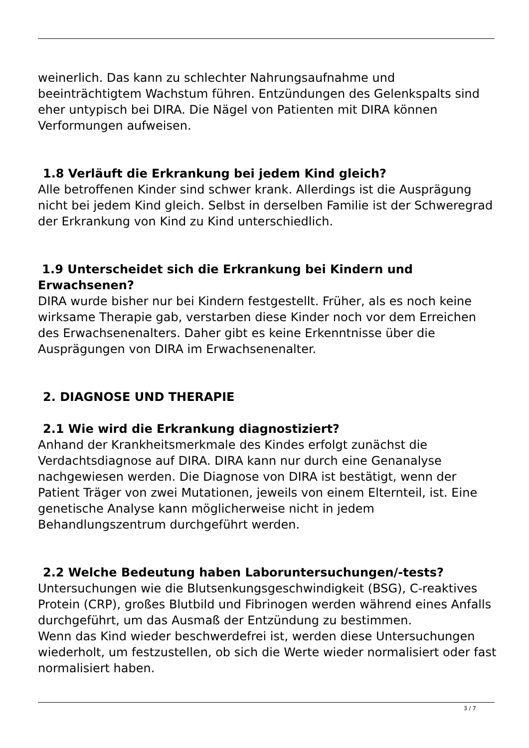weinerlich. Das kann zu schlechter Nahrungsaufnahme und beeinträchtigtem Wachstum führen. Entzündungen des Gelenkspalts sind eher untypisch bei DIRA. Die Nägel von Patienten mit DIRA können Verformungen aufweisen.
1.8 Verläuft die Erkrankung bei jedem Kind gleich?
Alle betroffenen Kinder sind schwer krank. Allerdings ist die Ausprägung nicht bei jedem Kind gleich. Selbst in derselben Familie ist der Schweregrad der Erkrankung von Kind zu Kind unterschiedlich.
1.9 Unterscheidet sich die Erkrankung bei Kindern und Erwachsenen?
DIRA wurde bisher nur bei Kindern festgestellt. Früher, als es noch keine wirksame Therapie gab, verstarben diese Kinder noch vor dem Erreichen des Erwachsenenalters. Daher gibt es keine Erkenntnisse über die Ausprägungen von DIRA im Erwachsenenalter.
2. DIAGNOSE UND THERAPIE
2.1 Wie wird die Erkrankung diagnostiziert?
Anhand der Krankheitsmerkmale des Kindes erfolgt zunächst die Verdachtsdiagnose auf DIRA. DIRA kann nur durch eine Genanalyse nachgewiesen werden. Die Diagnose von DIRA ist bestätigt, wenn der Patient Träger von zwei Mutationen, jeweils von einem Elternteil, ist. Eine genetische Analyse kann möglicherweise nicht in jedem Behandlungszentrum durchgeführt werden.
2.2 Welche Bedeutung haben Laboruntersuchungen/-tests?
Untersuchungen wie die Blutsenkungsgeschwindigkeit (BSG), C-reaktives Protein (CRP), großes Blutbild und Fibrinogen werden während eines Anfalls durchgeführt, um das Ausmaß der Entzündung zu bestimmen.
Wenn das Kind wieder beschwerdefrei ist, werden diese Untersuchungen wiederholt, um festzustellen, ob sich die Werte wieder normalisiert oder fast normalisiert haben.
3 / 7